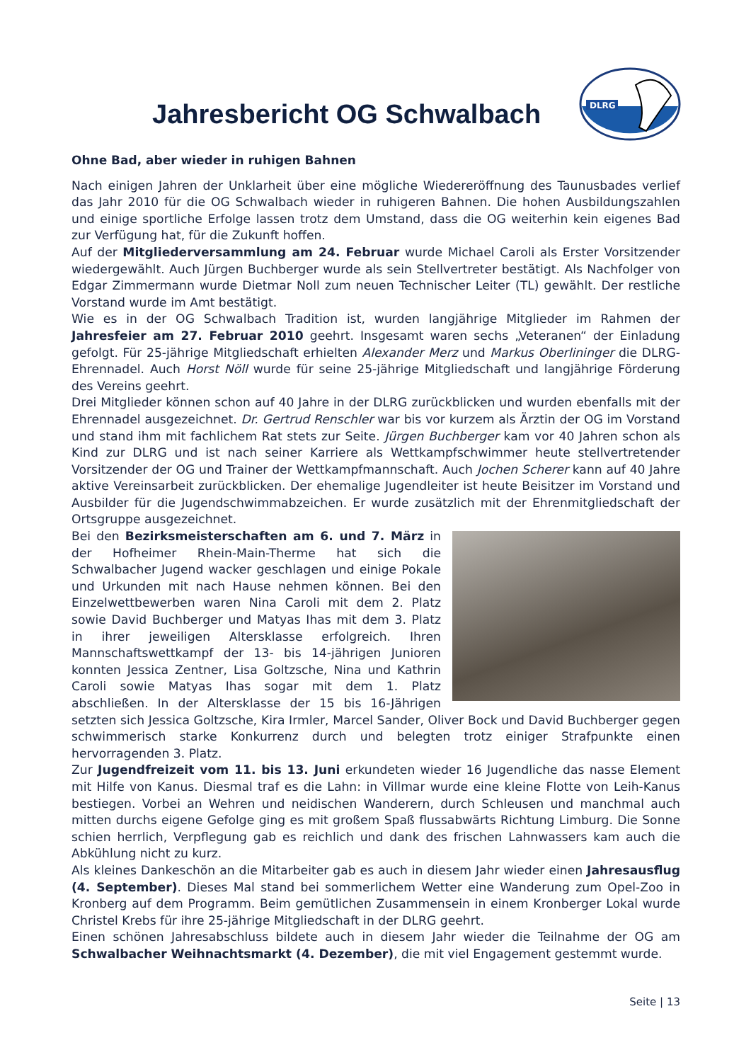Jahresbericht OG Schwalbach
DLRG
Ohne Bad, aber wieder in ruhigen Bahnen
Nach einigen Jahren der Unklarheit über eine mögliche Wiedereröffnung des Taunusbades verlief das Jahr 2010 für die OG Schwalbach wieder in ruhigeren Bahnen. Die hohen Ausbildungszahlen und einige sportliche Erfolge lassen trotz dem Umstand, dass die OG weiterhin kein eigenes Bad zur Verfügung hat, für die Zukunft hoffen.
Auf der Mitgliederversammlung am 24. Februar wurde Michael Caroli als Erster Vorsitzender wiedergewählt. Auch Jürgen Buchberger wurde als sein Stellvertreter bestätigt. Als Nachfolger von Edgar Zimmermann wurde Dietmar Noll zum neuen Technischer Leiter (TL) gewählt. Der restliche Vorstand wurde im Amt bestätigt.
Wie es in der OG Schwalbach Tradition ist, wurden langjährige Mitglieder im Rahmen der Jahresfeier am 27. Februar 2010 geehrt. Insgesamt waren sechs „Veteranen“ der Einladung gefolgt. Für 25-jährige Mitgliedschaft erhielten Alexander Merz und Markus Oberlininger die DLRG-Ehrennadel. Auch Horst Nöll wurde für seine 25-jährige Mitgliedschaft und langjährige Förderung des Vereins geehrt.
Drei Mitglieder können schon auf 40 Jahre in der DLRG zurückblicken und wurden ebenfalls mit der Ehrennadel ausgezeichnet. Dr. Gertrud Renschler war bis vor kurzem als Ärztin der OG im Vorstand und stand ihm mit fachlichem Rat stets zur Seite. Jürgen Buchberger kam vor 40 Jahren schon als Kind zur DLRG und ist nach seiner Karriere als Wettkampfschwimmer heute stellvertretender Vorsitzender der OG und Trainer der Wettkampfmannschaft. Auch Jochen Scherer kann auf 40 Jahre aktive Vereinsarbeit zurückblicken. Der ehemalige Jugendleiter ist heute Beisitzer im Vorstand und Ausbilder für die Jugendschwimmabzeichen. Er wurde zusätzlich mit der Ehrenmitgliedschaft der Ortsgruppe ausgezeichnet.
Bei den Bezirksmeisterschaften am 6. und 7. März in der Hofheimer Rhein-Main-Therme hat sich die Schwalbacher Jugend wacker geschlagen und einige Pokale und Urkunden mit nach Hause nehmen können. Bei den Einzelwettbewerben waren Nina Caroli mit dem 2. Platz sowie David Buchberger und Matyas Ihas mit dem 3. Platz in ihrer jeweiligen Altersklasse erfolgreich. Ihren Mannschaftswettkampf der 13- bis 14-jährigen Junioren konnten Jessica Zentner, Lisa Goltzsche, Nina und Kathrin Caroli sowie Matyas Ihas sogar mit dem 1. Platz abschließen. In der Altersklasse der 15 bis 16-Jährigen setzten sich Jessica Goltzsche, Kira Irmler, Marcel Sander, Oliver Bock und David Buchberger gegen schwimmerisch starke Konkurrenz durch und belegten trotz einiger Strafpunkte einen hervorragenden 3. Platz.
Zur Jugendfreizeit vom 11. bis 13. Juni erkundeten wieder 16 Jugendliche das nasse Element mit Hilfe von Kanus. Diesmal traf es die Lahn: in Villmar wurde eine kleine Flotte von Leih-Kanus bestiegen. Vorbei an Wehren und neidischen Wanderern, durch Schleusen und manchmal auch mitten durchs eigene Gefolge ging es mit großem Spaß flussabwärts Richtung Limburg. Die Sonne schien herrlich, Verpflegung gab es reichlich und dank des frischen Lahnwassers kam auch die Abkühlung nicht zu kurz.
Als kleines Dankeschön an die Mitarbeiter gab es auch in diesem Jahr wieder einen Jahresausflug (4. September). Dieses Mal stand bei sommerlichem Wetter eine Wanderung zum Opel-Zoo in Kronberg auf dem Programm. Beim gemütlichen Zusammensein in einem Kronberger Lokal wurde Christel Krebs für ihre 25-jährige Mitgliedschaft in der DLRG geehrt.
Einen schönen Jahresabschluss bildete auch in diesem Jahr wieder die Teilnahme der OG am Schwalbacher Weihnachtsmarkt (4. Dezember), die mit viel Engagement gestemmt wurde.
Seite | 13